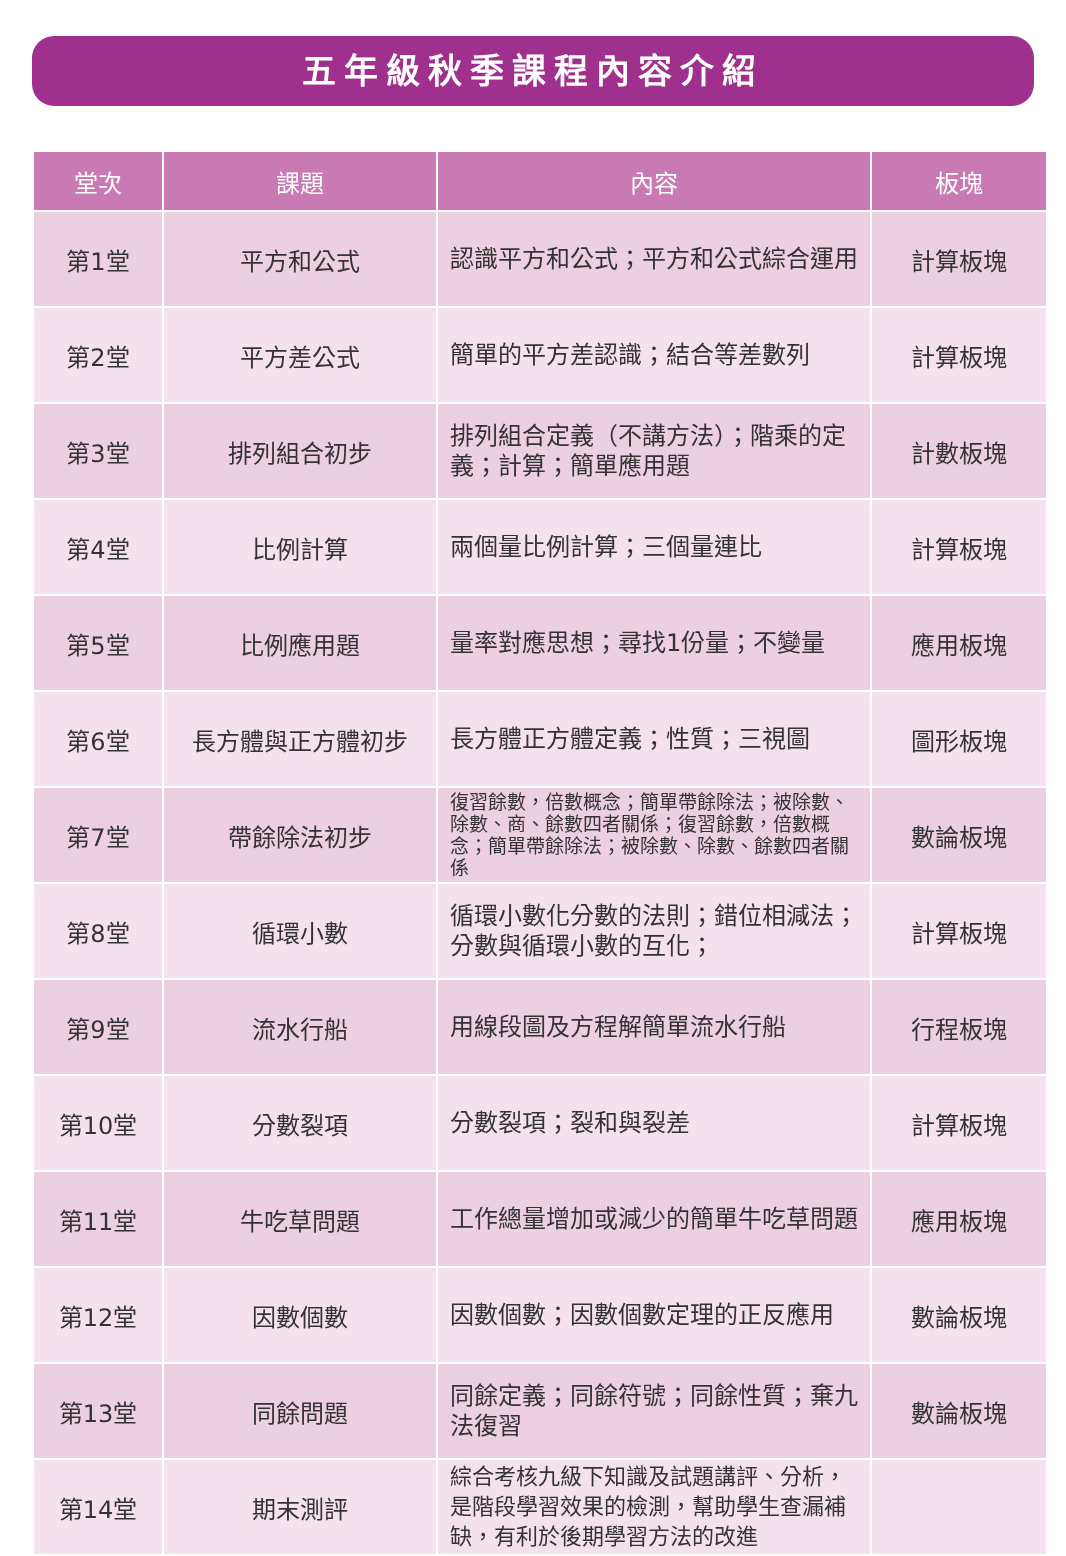五年級秋季課程內容介紹
| 堂次 | 課題 | 內容 | 板塊 |
| --- | --- | --- | --- |
| 第1堂 | 平方和公式 | 認識平方和公式；平方和公式綜合運用 | 計算板塊 |
| 第2堂 | 平方差公式 | 簡單的平方差認識；結合等差數列 | 計算板塊 |
| 第3堂 | 排列組合初步 | 排列組合定義（不講方法）；階乘的定義；計算；簡單應用題 | 計數板塊 |
| 第4堂 | 比例計算 | 兩個量比例計算；三個量連比 | 計算板塊 |
| 第5堂 | 比例應用題 | 量率對應思想；尋找1份量；不變量 | 應用板塊 |
| 第6堂 | 長方體與正方體初步 | 長方體正方體定義；性質；三視圖 | 圖形板塊 |
| 第7堂 | 帶餘除法初步 | 復習餘數，倍數概念；簡單帶餘除法；被除數、除數、商、餘數四者關係；復習餘數，倍數概念；簡單帶餘除法；被除數、除數、餘數四者關係 | 數論板塊 |
| 第8堂 | 循環小數 | 循環小數化分數的法則；錯位相減法；分數與循環小數的互化； | 計算板塊 |
| 第9堂 | 流水行船 | 用線段圖及方程解簡單流水行船 | 行程板塊 |
| 第10堂 | 分數裂項 | 分數裂項；裂和與裂差 | 計算板塊 |
| 第11堂 | 牛吃草問題 | 工作總量增加或減少的簡單牛吃草問題 | 應用板塊 |
| 第12堂 | 因數個數 | 因數個數；因數個數定理的正反應用 | 數論板塊 |
| 第13堂 | 同餘問題 | 同餘定義；同餘符號；同餘性質；棄九法復習 | 數論板塊 |
| 第14堂 | 期末測評 | 綜合考核九級下知識及試題講評、分析，是階段學習效果的檢測，幫助學生查漏補缺，有利於後期學習方法的改進 | |